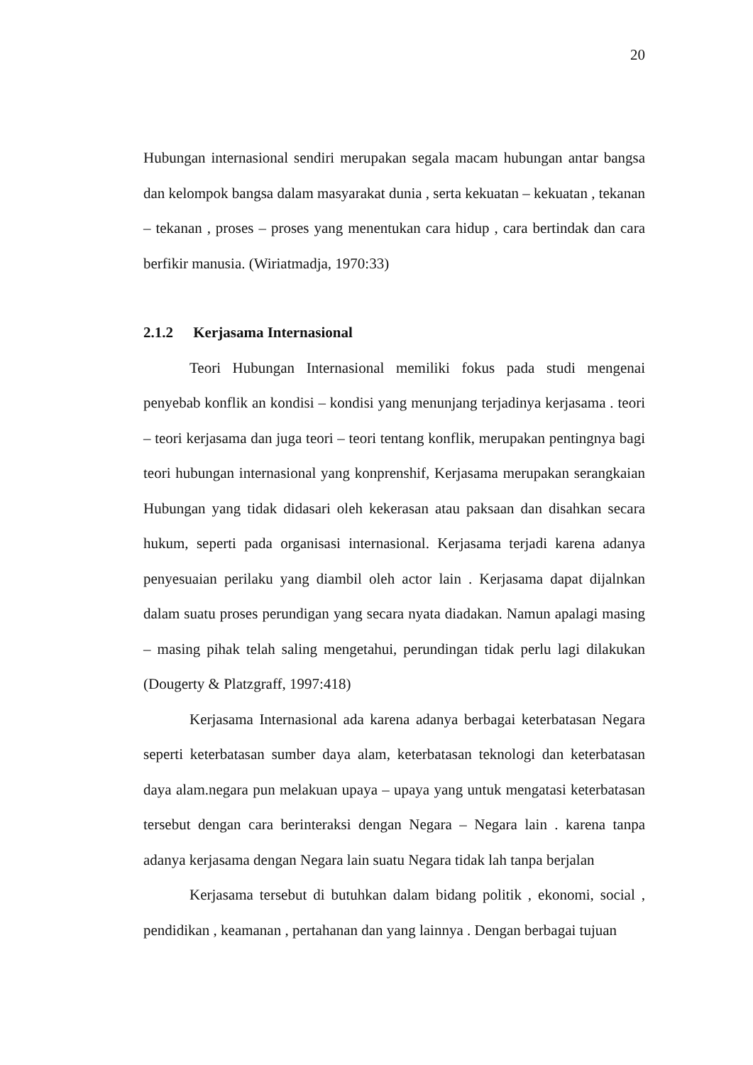20
Hubungan internasional sendiri merupakan segala macam hubungan antar bangsa dan kelompok bangsa dalam masyarakat dunia , serta kekuatan – kekuatan , tekanan – tekanan , proses – proses yang menentukan cara hidup , cara bertindak dan cara berfikir manusia. (Wiriatmadja, 1970:33)
2.1.2 Kerjasama Internasional
Teori Hubungan Internasional memiliki fokus pada studi mengenai penyebab konflik an kondisi – kondisi yang menunjang terjadinya kerjasama . teori – teori kerjasama dan juga teori – teori tentang konflik, merupakan pentingnya bagi teori hubungan internasional yang konprenshif, Kerjasama merupakan serangkaian Hubungan yang tidak didasari oleh kekerasan atau paksaan dan disahkan secara hukum, seperti pada organisasi internasional. Kerjasama terjadi karena adanya penyesuaian perilaku yang diambil oleh actor lain . Kerjasama dapat dijalnkan dalam suatu proses perundigan yang secara nyata diadakan. Namun apalagi masing – masing pihak telah saling mengetahui, perundingan tidak perlu lagi dilakukan (Dougerty & Platzgraff, 1997:418)
Kerjasama Internasional ada karena adanya berbagai keterbatasan Negara seperti keterbatasan sumber daya alam, keterbatasan teknologi dan keterbatasan daya alam.negara pun melakuan upaya – upaya yang untuk mengatasi keterbatasan tersebut dengan cara berinteraksi dengan Negara – Negara lain . karena tanpa adanya kerjasama dengan Negara lain suatu Negara tidak lah tanpa berjalan
Kerjasama tersebut di butuhkan dalam bidang politik , ekonomi, social , pendidikan , keamanan , pertahanan dan yang lainnya . Dengan berbagai tujuan